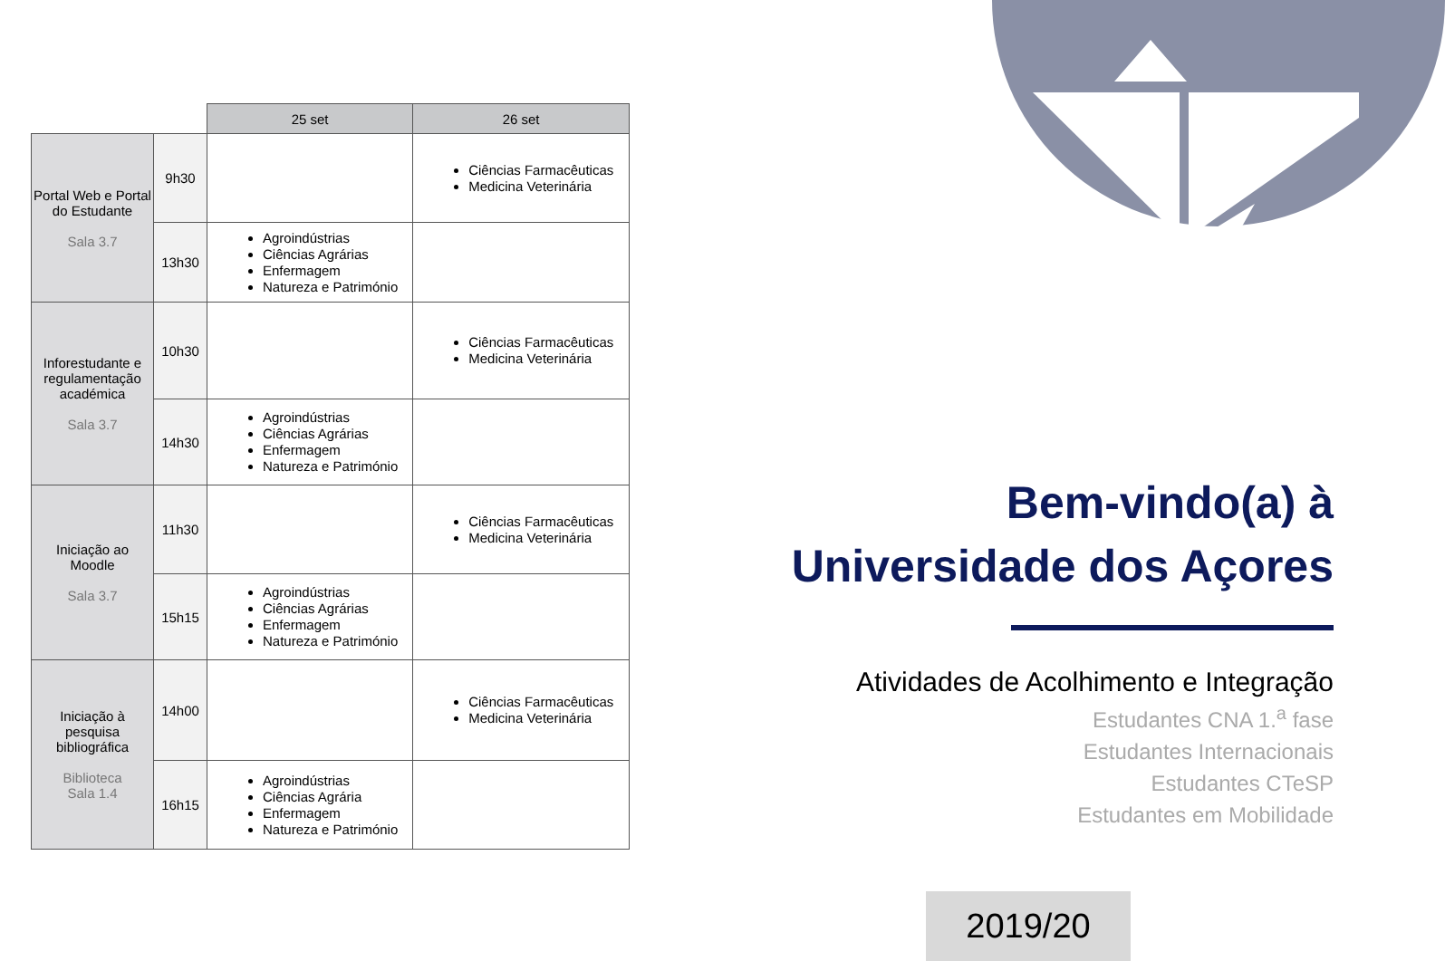| | | 25 set | 26 set |
| --- | --- | --- | --- |
| Portal Web e Portal do Estudante Sala 3.7 | 9h30 | | Ciências Farmacêuticas Medicina Veterinária |
| | 13h30 | Agroindústrias Ciências Agrárias Enfermagem Natureza e Património | |
| Inforestudante e regulamentação académica Sala 3.7 | 10h30 | | Ciências Farmacêuticas Medicina Veterinária |
| | 14h30 | Agroindústrias Ciências Agrárias Enfermagem Natureza e Património | |
| Iniciação ao Moodle Sala 3.7 | 11h30 | | Ciências Farmacêuticas Medicina Veterinária |
| | 15h15 | Agroindústrias Ciências Agrárias Enfermagem Natureza e Património | |
| Iniciação à pesquisa bibliográfica Biblioteca Sala 1.4 | 14h00 | | Ciências Farmacêuticas Medicina Veterinária |
| | 16h15 | Agroindústrias Ciências Agrária Enfermagem Natureza e Património | |
Bem-vindo(a) à
Universidade dos Açores
Atividades de Acolhimento e Integração
Estudantes CNA 1.<sup>a</sup> fase
Estudantes Internacionais
Estudantes CTeSP
Estudantes em Mobilidade
2019/20